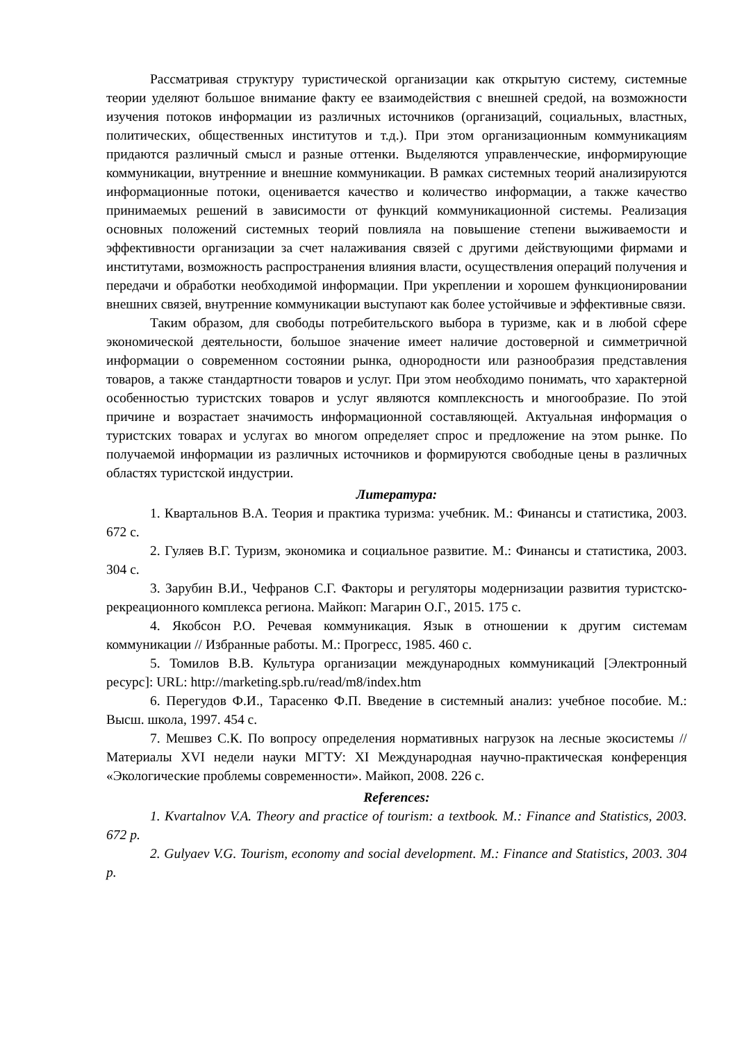Рассматривая структуру туристической организации как открытую систему, системные теории уделяют большое внимание факту ее взаимодействия с внешней средой, на возможности изучения потоков информации из различных источников (организаций, социальных, властных, политических, общественных институтов и т.д.). При этом организационным коммуникациям придаются различный смысл и разные оттенки. Выделяются управленческие, информирующие коммуникации, внутренние и внешние коммуникации. В рамках системных теорий анализируются информационные потоки, оценивается качество и количество информации, а также качество принимаемых решений в зависимости от функций коммуникационной системы. Реализация основных положений системных теорий повлияла на повышение степени выживаемости и эффективности организации за счет налаживания связей с другими действующими фирмами и институтами, возможность распространения влияния власти, осуществления операций получения и передачи и обработки необходимой информации. При укреплении и хорошем функционировании внешних связей, внутренние коммуникации выступают как более устойчивые и эффективные связи.
Таким образом, для свободы потребительского выбора в туризме, как и в любой сфере экономической деятельности, большое значение имеет наличие достоверной и симметричной информации о современном состоянии рынка, однородности или разнообразия представления товаров, а также стандартности товаров и услуг. При этом необходимо понимать, что характерной особенностью туристских товаров и услуг являются комплексность и многообразие. По этой причине и возрастает значимость информационной составляющей. Актуальная информация о туристских товарах и услугах во многом определяет спрос и предложение на этом рынке. По получаемой информации из различных источников и формируются свободные цены в различных областях туристской индустрии.
Литература:
1. Квартальнов В.А. Теория и практика туризма: учебник. М.: Финансы и статистика, 2003. 672 с.
2. Гуляев В.Г. Туризм, экономика и социальное развитие. М.: Финансы и статистика, 2003. 304 с.
3. Зарубин В.И., Чефранов С.Г. Факторы и регуляторы модернизации развития туристско-рекреационного комплекса региона. Майкоп: Магарин О.Г., 2015. 175 с.
4. Якобсон Р.О. Речевая коммуникация. Язык в отношении к другим системам коммуникации // Избранные работы. М.: Прогресс, 1985. 460 с.
5. Томилов В.В. Культура организации международных коммуникаций [Электронный ресурс]: URL: http://marketing.spb.ru/read/m8/index.htm
6. Перегудов Ф.И., Тарасенко Ф.П. Введение в системный анализ: учебное пособие. М.: Высш. школа, 1997. 454 с.
7. Мешвез С.К. По вопросу определения нормативных нагрузок на лесные экосистемы // Материалы XVI недели науки МГТУ: XI Международная научно-практическая конференция «Экологические проблемы современности». Майкоп, 2008. 226 с.
References:
1. Kvartalnov V.A. Theory and practice of tourism: a textbook. M.: Finance and Statistics, 2003. 672 p.
2. Gulyaev V.G. Tourism, economy and social development. M.: Finance and Statistics, 2003. 304 p.